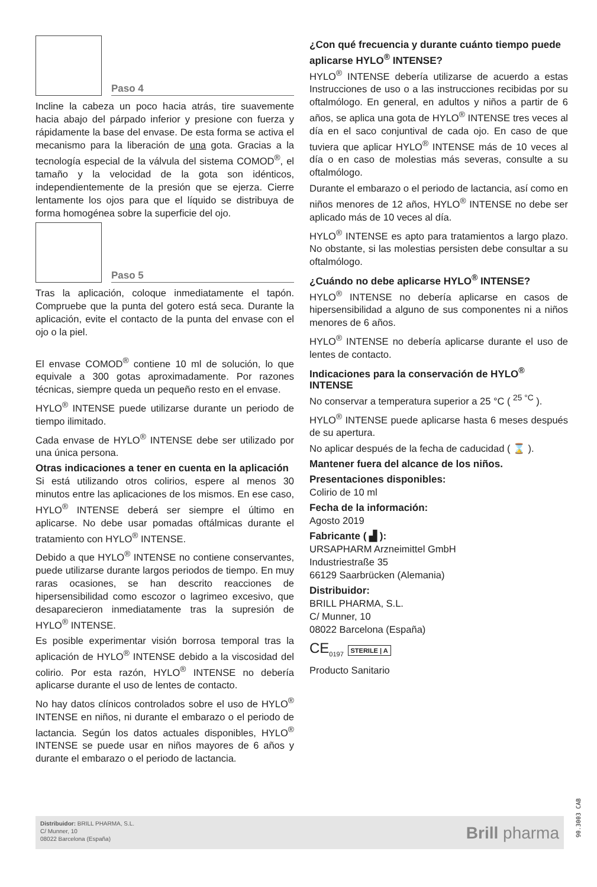Paso 4
Incline la cabeza un poco hacia atrás, tire suavemente hacia abajo del párpado inferior y presione con fuerza y rápidamente la base del envase. De esta forma se activa el mecanismo para la liberación de una gota. Gracias a la tecnología especial de la válvula del sistema COMOD<sup>®</sup>, el tamaño y la velocidad de la gota son idénticos, independientemente de la presión que se ejerza. Cierre lentamente los ojos para que el líquido se distribuya de forma homogénea sobre la superficie del ojo.
Paso 5
Tras la aplicación, coloque inmediatamente el tapón. Compruebe que la punta del gotero está seca. Durante la aplicación, evite el contacto de la punta del envase con el ojo o la piel.
El envase COMOD<sup>®</sup> contiene 10 ml de solución, lo que equivale a 300 gotas aproximadamente. Por razones técnicas, siempre queda un pequeño resto en el envase.
HYLO<sup>®</sup> INTENSE puede utilizarse durante un periodo de tiempo ilimitado.
Cada envase de HYLO<sup>®</sup> INTENSE debe ser utilizado por una única persona.
Otras indicaciones a tener en cuenta en la aplicación
Si está utilizando otros colirios, espere al menos 30 minutos entre las aplicaciones de los mismos. En ese caso, HYLO<sup>®</sup> INTENSE deberá ser siempre el último en aplicarse. No debe usar pomadas oftálmicas durante el tratamiento con HYLO<sup>®</sup> INTENSE.
Debido a que HYLO<sup>®</sup> INTENSE no contiene conservantes, puede utilizarse durante largos periodos de tiempo. En muy raras ocasiones, se han descrito reacciones de hipersensibilidad como escozor o lagrimeo excesivo, que desaparecieron inmediatamente tras la supresión de HYLO<sup>®</sup> INTENSE.
Es posible experimentar visión borrosa temporal tras la aplicación de HYLO<sup>®</sup> INTENSE debido a la viscosidad del colirio. Por esta razón, HYLO<sup>®</sup> INTENSE no debería aplicarse durante el uso de lentes de contacto.
No hay datos clínicos controlados sobre el uso de HYLO<sup>®</sup> INTENSE en niños, ni durante el embarazo o el periodo de lactancia. Según los datos actuales disponibles, HYLO<sup>®</sup> INTENSE se puede usar en niños mayores de 6 años y durante el embarazo o el periodo de lactancia.
¿Con qué frecuencia y durante cuánto tiempo puede aplicarse HYLO<sup>®</sup> INTENSE?
HYLO<sup>®</sup> INTENSE debería utilizarse de acuerdo a estas Instrucciones de uso o a las instrucciones recibidas por su oftalmólogo. En general, en adultos y niños a partir de 6 años, se aplica una gota de HYLO<sup>®</sup> INTENSE tres veces al día en el saco conjuntival de cada ojo. En caso de que tuviera que aplicar HYLO<sup>®</sup> INTENSE más de 10 veces al día o en caso de molestias más severas, consulte a su oftalmólogo.
Durante el embarazo o el periodo de lactancia, así como en niños menores de 12 años, HYLO<sup>®</sup> INTENSE no debe ser aplicado más de 10 veces al día.
HYLO<sup>®</sup> INTENSE es apto para tratamientos a largo plazo. No obstante, si las molestias persisten debe consultar a su oftalmólogo.
¿Cuándo no debe aplicarse HYLO<sup>®</sup> INTENSE?
HYLO<sup>®</sup> INTENSE no debería aplicarse en casos de hipersensibilidad a alguno de sus componentes ni a niños menores de 6 años.
HYLO<sup>®</sup> INTENSE no debería aplicarse durante el uso de lentes de contacto.
Indicaciones para la conservación de HYLO<sup>®</sup> INTENSE
No conservar a temperatura superior a 25 °C ( <sup>25 °C</sup> ).
HYLO<sup>®</sup> INTENSE puede aplicarse hasta 6 meses después de su apertura.
No aplicar después de la fecha de caducidad ( ⌛ ).
Mantener fuera del alcance de los niños.
Presentaciones disponibles:
Colirio de 10 ml
Fecha de la información:
Agosto 2019
Fabricante ( ▟ ):
URSAPHARM Arzneimittel GmbH
Industriestraße 35
66129 Saarbrücken (Alemania)
Distribuidor:
BRILL PHARMA, S.L.
C/ Munner, 10
08022 Barcelona (España)
CE<sub>0197</sub> STERILE | A
Producto Sanitario
Distribuidor: BRILL PHARMA, S.L.
C/ Munner, 10
08022 Barcelona (España)
Brill pharma
90.3003 CAB